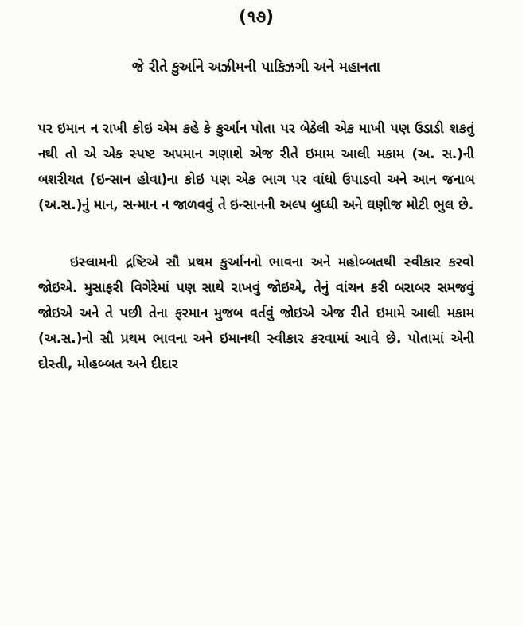(૧૭)
જે રીતે કુર્આને અઝીમની પાકિઝગી અને મહાનતા
પર ઇમાન ન રાખી કોઇ એમ કહે કે કુર્આન પોતા પર બેઠેલી એક માખી પણ ઉડાડી શકતું નથી તો એ એક સ્પષ્ટ અપમાન ગણાશે એજ રીતે ઇમામ આલી મકામ (અ. સ.)ની બશરીયત (ઇન્સાન હોવા)ના કોઇ પણ એક ભાગ પર વાંધો ઉપાડવો અને આન જનાબ (અ.સ.)નું માન, સન્માન ન જાળવવું તે ઇન્સાનની અલ્પ બુધ્ધી અને ઘણીજ મોટી ભુલ છે.
ઇસ્લામની દ્રષ્ટિએ સૌ પ્રથમ કુર્આનનો ભાવના અને મહોબ્બતથી સ્વીકાર કરવો જોઇએ. મુસાફરી વિગેરેમાં પણ સાથે રાખવું જોઇએ, તેનું વાંચન કરી બરાબર સમજવું જોઇએ અને તે પછી તેના ફરમાન મુજબ વર્તવું જોઇએ એજ રીતે ઇમામે આલી મકામ (અ.સ.)નો સૌ પ્રથમ ભાવના અને ઇમાનથી સ્વીકાર કરવામાં આવે છે. પોતામાં એની દોસ્તી, મોહબ્બત અને દીદાર